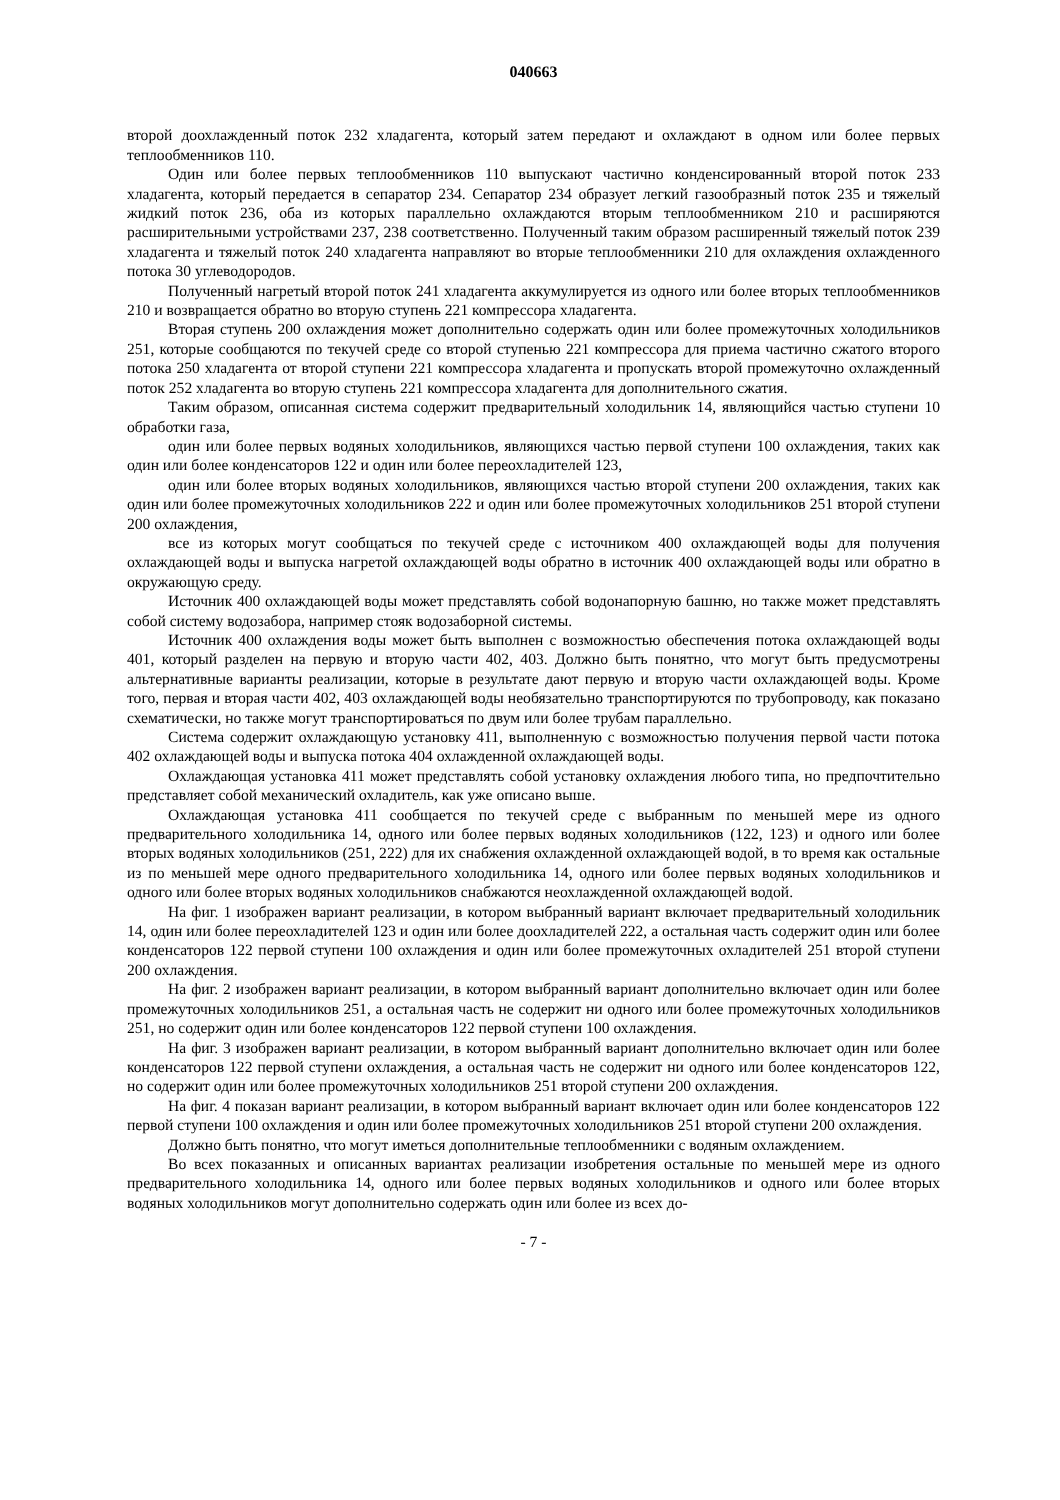040663
второй доохлажденный поток 232 хладагента, который затем передают и охлаждают в одном или более первых теплообменников 110.
Один или более первых теплообменников 110 выпускают частично конденсированный второй поток 233 хладагента, который передается в сепаратор 234. Сепаратор 234 образует легкий газообразный поток 235 и тяжелый жидкий поток 236, оба из которых параллельно охлаждаются вторым теплообменником 210 и расширяются расширительными устройствами 237, 238 соответственно. Полученный таким образом расширенный тяжелый поток 239 хладагента и тяжелый поток 240 хладагента направляют во вторые теплообменники 210 для охлаждения охлажденного потока 30 углеводородов.
Полученный нагретый второй поток 241 хладагента аккумулируется из одного или более вторых теплообменников 210 и возвращается обратно во вторую ступень 221 компрессора хладагента.
Вторая ступень 200 охлаждения может дополнительно содержать один или более промежуточных холодильников 251, которые сообщаются по текучей среде со второй ступенью 221 компрессора для приема частично сжатого второго потока 250 хладагента от второй ступени 221 компрессора хладагента и пропускать второй промежуточно охлажденный поток 252 хладагента во вторую ступень 221 компрессора хладагента для дополнительного сжатия.
Таким образом, описанная система содержит предварительный холодильник 14, являющийся частью ступени 10 обработки газа,
один или более первых водяных холодильников, являющихся частью первой ступени 100 охлаждения, таких как один или более конденсаторов 122 и один или более переохладителей 123,
один или более вторых водяных холодильников, являющихся частью второй ступени 200 охлаждения, таких как один или более промежуточных холодильников 222 и один или более промежуточных холодильников 251 второй ступени 200 охлаждения,
все из которых могут сообщаться по текучей среде с источником 400 охлаждающей воды для получения охлаждающей воды и выпуска нагретой охлаждающей воды обратно в источник 400 охлаждающей воды или обратно в окружающую среду.
Источник 400 охлаждающей воды может представлять собой водонапорную башню, но также может представлять собой систему водозабора, например стояк водозаборной системы.
Источник 400 охлаждения воды может быть выполнен с возможностью обеспечения потока охлаждающей воды 401, который разделен на первую и вторую части 402, 403. Должно быть понятно, что могут быть предусмотрены альтернативные варианты реализации, которые в результате дают первую и вторую части охлаждающей воды. Кроме того, первая и вторая части 402, 403 охлаждающей воды необязательно транспортируются по трубопроводу, как показано схематически, но также могут транспортироваться по двум или более трубам параллельно.
Система содержит охлаждающую установку 411, выполненную с возможностью получения первой части потока 402 охлаждающей воды и выпуска потока 404 охлажденной охлаждающей воды.
Охлаждающая установка 411 может представлять собой установку охлаждения любого типа, но предпочтительно представляет собой механический охладитель, как уже описано выше.
Охлаждающая установка 411 сообщается по текучей среде с выбранным по меньшей мере из одного предварительного холодильника 14, одного или более первых водяных холодильников (122, 123) и одного или более вторых водяных холодильников (251, 222) для их снабжения охлажденной охлаждающей водой, в то время как остальные из по меньшей мере одного предварительного холодильника 14, одного или более первых водяных холодильников и одного или более вторых водяных холодильников снабжаются неохлажденной охлаждающей водой.
На фиг. 1 изображен вариант реализации, в котором выбранный вариант включает предварительный холодильник 14, один или более переохладителей 123 и один или более доохладителей 222, а остальная часть содержит один или более конденсаторов 122 первой ступени 100 охлаждения и один или более промежуточных охладителей 251 второй ступени 200 охлаждения.
На фиг. 2 изображен вариант реализации, в котором выбранный вариант дополнительно включает один или более промежуточных холодильников 251, а остальная часть не содержит ни одного или более промежуточных холодильников 251, но содержит один или более конденсаторов 122 первой ступени 100 охлаждения.
На фиг. 3 изображен вариант реализации, в котором выбранный вариант дополнительно включает один или более конденсаторов 122 первой ступени охлаждения, а остальная часть не содержит ни одного или более конденсаторов 122, но содержит один или более промежуточных холодильников 251 второй ступени 200 охлаждения.
На фиг. 4 показан вариант реализации, в котором выбранный вариант включает один или более конденсаторов 122 первой ступени 100 охлаждения и один или более промежуточных холодильников 251 второй ступени 200 охлаждения.
Должно быть понятно, что могут иметься дополнительные теплообменники с водяным охлаждением.
Во всех показанных и описанных вариантах реализации изобретения остальные по меньшей мере из одного предварительного холодильника 14, одного или более первых водяных холодильников и одного или более вторых водяных холодильников могут дополнительно содержать один или более из всех до-
- 7 -